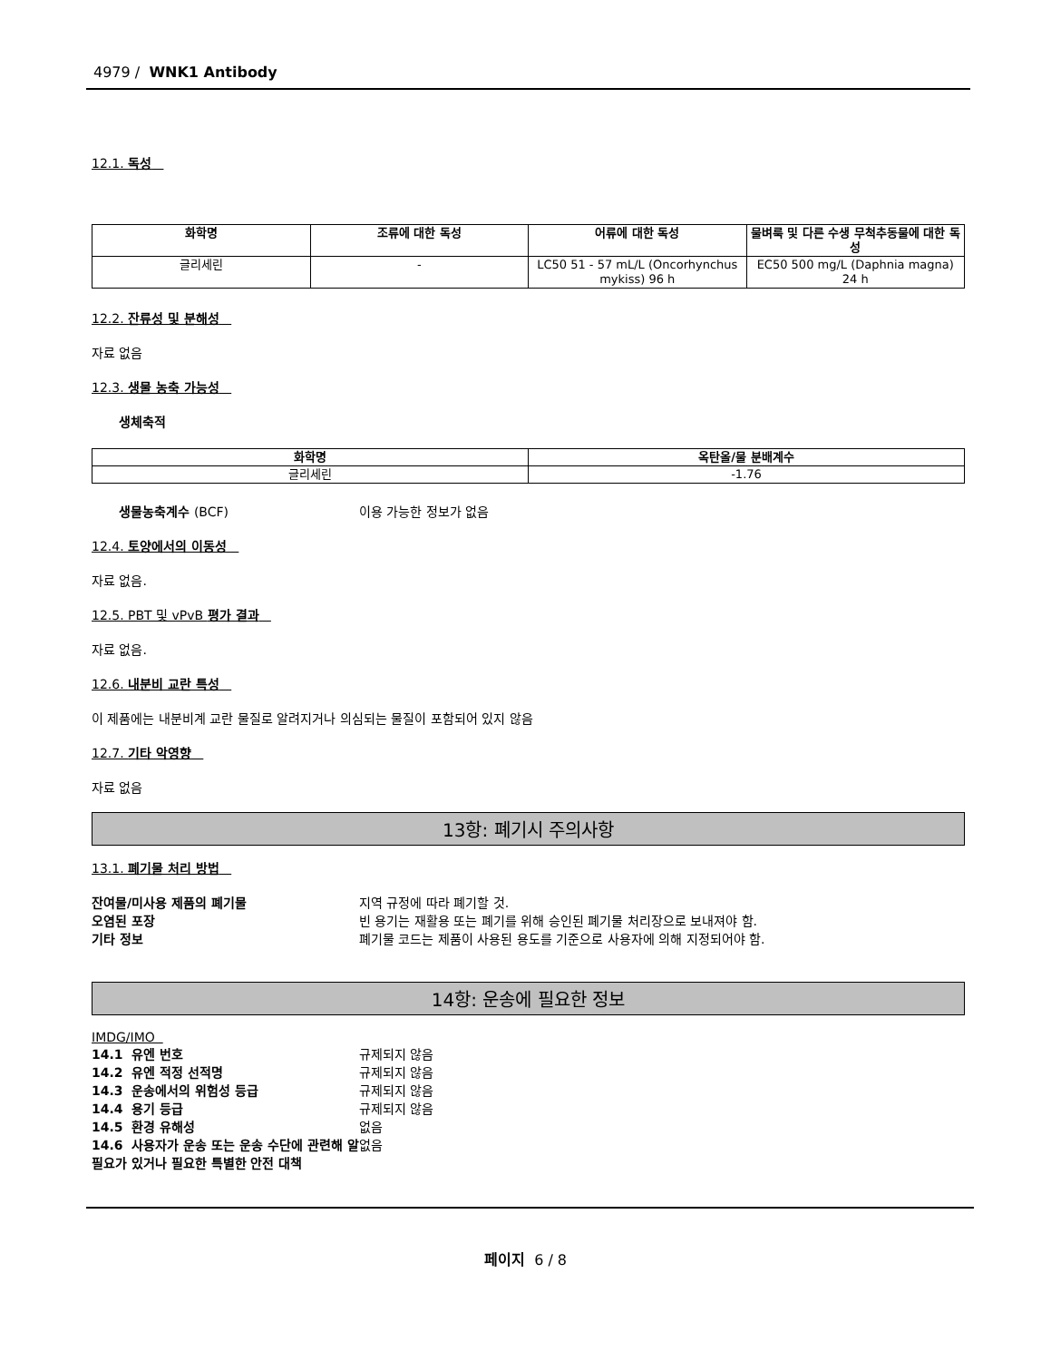4979 / WNK1 Antibody
12.1. 독성
| 화학명 | 조류에 대한 독성 | 어류에 대한 독성 | 물벼룩 및 다른 수생 무척추동물에 대한 독성 |
| --- | --- | --- | --- |
| 글리세린 | - | LC50 51 - 57 mL/L (Oncorhynchus mykiss) 96 h | EC50 500 mg/L (Daphnia magna) 24 h |
12.2. 잔류성 및 분해성
자료 없음
12.3. 생물 농축 가능성
생체축적
| 화학명 | 옥탄올/물 분배계수 |
| --- | --- |
| 글리세린 | -1.76 |
생물농축계수 (BCF) 이용 가능한 정보가 없음
12.4. 토양에서의 이동성
자료 없음.
12.5. PBT 및 vPvB 평가 결과
자료 없음.
12.6. 내분비 교란 특성
이 제품에는 내분비계 교란 물질로 알려지거나 의심되는 물질이 포함되어 있지 않음
12.7. 기타 악영향
자료 없음
13항: 폐기시 주의사항
13.1. 폐기물 처리 방법
잔여물/미사용 제품의 폐기물 지역 규정에 따라 폐기할 것.
오염된 포장 빈 용기는 재활용 또는 폐기를 위해 승인된 폐기물 처리장으로 보내져야 함.
기타 정보 폐기물 코드는 제품이 사용된 용도를 기준으로 사용자에 의해 지정되어야 함.
14항: 운송에 필요한 정보
IMDG/IMO
14.1 유엔 번호 규제되지 않음
14.2 유엔 적정 선적명 규제되지 않음
14.3 운송에서의 위험성 등급 규제되지 않음
14.4 용기 등급 규제되지 않음
14.5 환경 유해성 없음
14.6 사용자가 운송 또는 운송 수단에 관련해 알 필요가 있거나 필요한 특별한 안전 대책 없음
페이지 6 / 8